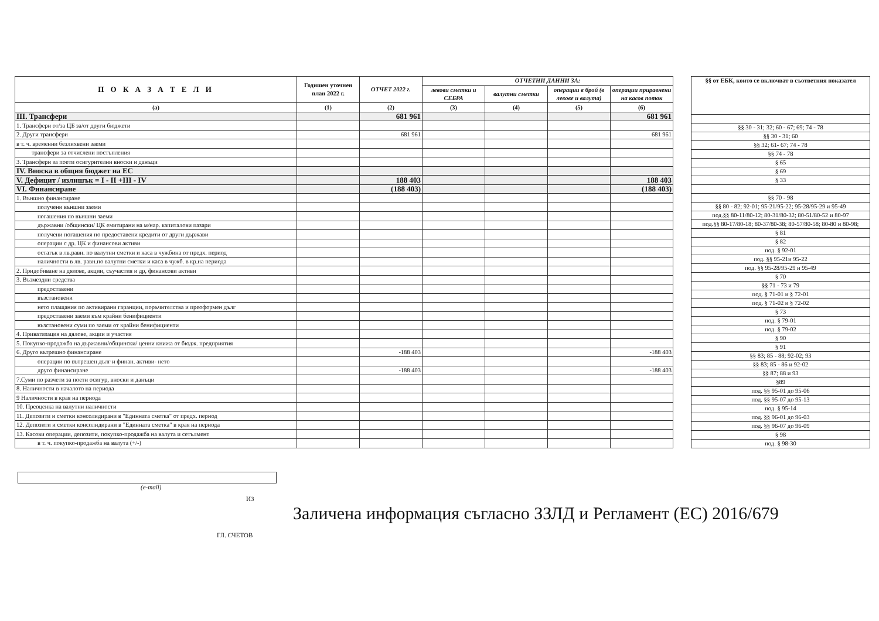| П О К А З А Т Е Л И | Годишен уточнен план 2022 г. | ОТЧЕТ 2022 г. | ОТЧЕТНИ ДАННИ ЗА: | | | |
| --- | --- | --- | --- | --- | --- | --- |
| | | | левови сметки и СЕБРА | валутни сметки | операции в брой (в левове и валута) | операции приравнени на касов поток |
| (а) | (1) | (2) | (3) | (4) | (5) | (6) |
| III. Трансфери | | 681 961 | | | | 681 961 |
| 1. Трансфери от/за ЦБ за/от други бюджети | | | | | | |
| 2. Други трансфери | | 681 961 | | | | 681 961 |
| в т. ч. временни безлихвени заеми | | | | | | |
| трансфери за отчислени постъпления | | | | | | |
| 3. Трансфери за поети осигурителни вноски и данъци | | | | | | |
| IV. Вноска в общия бюджет на ЕС | | | | | | |
| V. Дефицит / излишък = I - II +III - IV | | 188 403 | | | | 188 403 |
| VI. Финансиране | | (188 403) | | | | (188 403) |
| 1. Външно финансиране | | | | | | |
| получени външни заеми | | | | | | |
| погашения по външни заеми | | | | | | |
| държавни /общински/ ЦК емитирани на м/нар. капиталови пазари | | | | | | |
| получени погашения по предоставени кредити от други държави | | | | | | |
| операции с др. ЦК и финансови активи | | | | | | |
| остатък в лв.равн. по валутни сметки и каса в чужбина от предх. период | | | | | | |
| наличности в лв. равн.по валутни сметки и каса в чужб. в кр.на периода | | | | | | |
| 2. Придобиване на дялове, акции, съучастия и др, финансови активи | | | | | | |
| 3. Възмездни средства | | | | | | |
| предоставени | | | | | | |
| възстановени | | | | | | |
| нето плащания по активирани гаранции, поръчителства и преоформен дълг | | | | | | |
| предоставени заеми към крайни бенифициенти | | | | | | |
| възстановени суми по заеми от крайни бенифициенти | | | | | | |
| 4. Приватизация на дялове, акции и участия | | | | | | |
| 5. Покупко-продажба на държавни/общински/ ценни книжа от бюдж. предприятия | | | | | | |
| 6. Друго вътрешно финансиране | | -188 403 | | | | -188 403 |
| операции по вътрешен дълг и финан. активи- нето | | | | | | |
| друго финансиране | | -188 403 | | | | -188 403 |
| 7.Суми по разчети за поети осигур, вноски и данъци | | | | | | |
| 8. Наличности в началото на периода | | | | | | |
| 9 Наличности в края на периода | | | | | | |
| 10. Преоценка на валутни наличности | | | | | | |
| 11. Депозити и сметки консолидирани в "Единната сметка" от предх. период | | | | | | |
| 12. Депозити и сметки консолидирани в "Единната сметка" в края на периода | | | | | | |
| 13. Касови операции, депозити, покупко-продажба на валута и сетълмент | | | | | | |
| в т. ч. покупко-продажба на валута (+/-) | | | | | | |
| §§ от ЕБК, които се включват в съответния показател |
| --- |
| §§ 30 - 31; 32; 60 - 67; 69; 74 - 78 |
| §§ 30 - 31; 60 |
| §§ 32; 61- 67; 74 - 78 |
| §§ 74 - 78 |
| § 65 |
| § 69 |
| § 33 |
| §§ 70 - 98 |
| §§ 80 - 82; 92-01; 95-21/95-22; 95-28/95-29 и 95-49 |
| под.§§ 80-11/80-12; 80-31/80-32; 80-51/80-52 и 80-97 |
| под.§§ 80-17/80-18; 80-37/80-38; 80-57/80-58; 80-80 и 80-98; |
| § 81 |
| § 82 |
| под. § 92-01 |
| под. §§ 95-21и 95-22 |
| под. §§ 95-28/95-29 и 95-49 |
| § 70 |
| §§ 71 - 73 и 79 |
| под. § 71-01 и § 72-01 |
| под. § 71-02 и § 72-02 |
| § 73 |
| под. § 79-01 |
| под. § 79-02 |
| § 90 |
| § 91 |
| §§ 83; 85 - 88; 92-02; 93 |
| §§ 83; 85 - 86 и 92-02 |
| §§ 87; 88 и 93 |
| §89 |
| под. §§ 95-01 до 95-06 |
| под. §§ 95-07 до 95-13 |
| под. § 95-14 |
| под. §§ 96-01 до 96-03 |
| под. §§ 96-07 до 96-09 |
| § 98 |
| под. § 98-30 |
(e-mail)
ИЗ
ГЛ. СЧЕТОВ
Заличена информация съгласно ЗЗЛД и Регламент (ЕС) 2016/679